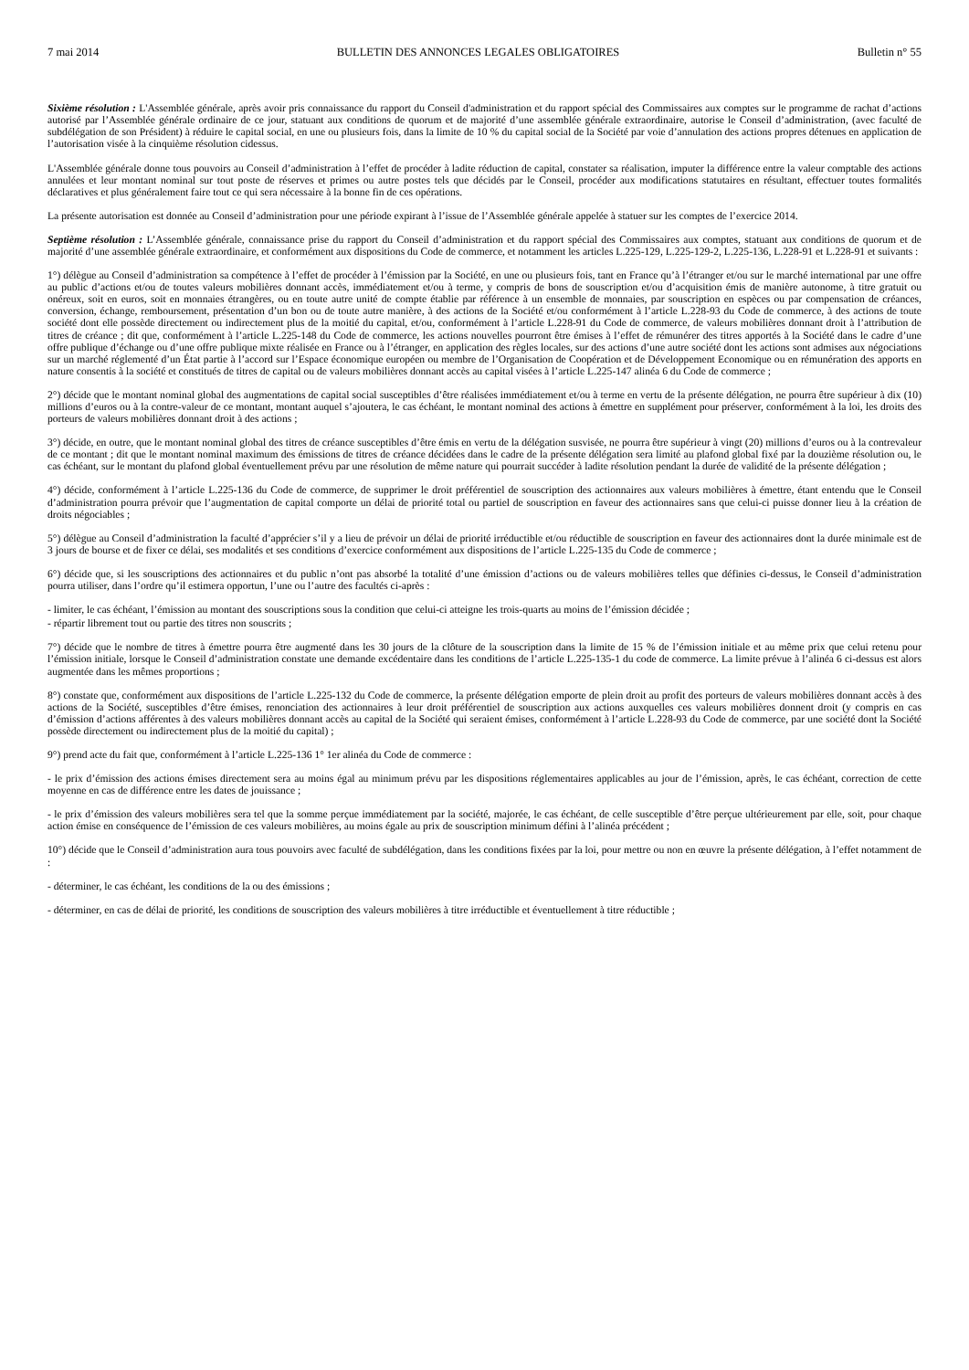7 mai 2014 BULLETIN DES ANNONCES LEGALES OBLIGATOIRES Bulletin n° 55
Sixième résolution : L'Assemblée générale, après avoir pris connaissance du rapport du Conseil d'administration et du rapport spécial des Commissaires aux comptes sur le programme de rachat d’actions autorisé par l’Assemblée générale ordinaire de ce jour, statuant aux conditions de quorum et de majorité d’une assemblée générale extraordinaire, autorise le Conseil d’administration, (avec faculté de subdélégation de son Président) à réduire le capital social, en une ou plusieurs fois, dans la limite de 10 % du capital social de la Société par voie d’annulation des actions propres détenues en application de l’autorisation visée à la cinquième résolution cidessus.
L'Assemblée générale donne tous pouvoirs au Conseil d’administration à l’effet de procéder à ladite réduction de capital, constater sa réalisation, imputer la différence entre la valeur comptable des actions annulées et leur montant nominal sur tout poste de réserves et primes ou autre postes tels que décidés par le Conseil, procéder aux modifications statutaires en résultant, effectuer toutes formalités déclaratives et plus généralement faire tout ce qui sera nécessaire à la bonne fin de ces opérations.
La présente autorisation est donnée au Conseil d’administration pour une période expirant à l’issue de l’Assemblée générale appelée à statuer sur les comptes de l’exercice 2014.
Septième résolution : L’Assemblée générale, connaissance prise du rapport du Conseil d’administration et du rapport spécial des Commissaires aux comptes, statuant aux conditions de quorum et de majorité d’une assemblée générale extraordinaire, et conformément aux dispositions du Code de commerce, et notamment les articles L.225-129, L.225-129-2, L.225-136, L.228-91 et L.228-91 et suivants :
1°) délègue au Conseil d’administration sa compétence à l’effet de procéder à l’émission par la Société, en une ou plusieurs fois, tant en France qu’à l’étranger et/ou sur le marché international par une offre au public d’actions et/ou de toutes valeurs mobilières donnant accès, immédiatement et/ou à terme, y compris de bons de souscription et/ou d’acquisition émis de manière autonome, à titre gratuit ou onéreux, soit en euros, soit en monnaies étrangères, ou en toute autre unité de compte établie par référence à un ensemble de monnaies, par souscription en espèces ou par compensation de créances, conversion, échange, remboursement, présentation d’un bon ou de toute autre manière, à des actions de la Société et/ou conformément à l’article L.228-93 du Code de commerce, à des actions de toute société dont elle possède directement ou indirectement plus de la moitié du capital, et/ou, conformément à l’article L.228-91 du Code de commerce, de valeurs mobilières donnant droit à l’attribution de titres de créance ; dit que, conformément à l’article L.225-148 du Code de commerce, les actions nouvelles pourront être émises à l’effet de rémunérer des titres apportés à la Société dans le cadre d’une offre publique d’échange ou d’une offre publique mixte réalisée en France ou à l’étranger, en application des règles locales, sur des actions d’une autre société dont les actions sont admises aux négociations sur un marché réglementé d’un État partie à l’accord sur l’Espace économique européen ou membre de l’Organisation de Coopération et de Développement Economique ou en rémunération des apports en nature consentis à la société et constitués de titres de capital ou de valeurs mobilières donnant accès au capital visées à l’article L.225-147 alinéa 6 du Code de commerce ;
2°) décide que le montant nominal global des augmentations de capital social susceptibles d’être réalisées immédiatement et/ou à terme en vertu de la présente délégation, ne pourra être supérieur à dix (10) millions d’euros ou à la contre-valeur de ce montant, montant auquel s’ajoutera, le cas échéant, le montant nominal des actions à émettre en supplément pour préserver, conformément à la loi, les droits des porteurs de valeurs mobilières donnant droit à des actions ;
3°) décide, en outre, que le montant nominal global des titres de créance susceptibles d’être émis en vertu de la délégation susvisée, ne pourra être supérieur à vingt (20) millions d’euros ou à la contrevaleur de ce montant ; dit que le montant nominal maximum des émissions de titres de créance décidées dans le cadre de la présente délégation sera limité au plafond global fixé par la douzième résolution ou, le cas échéant, sur le montant du plafond global éventuellement prévu par une résolution de même nature qui pourrait succéder à ladite résolution pendant la durée de validité de la présente délégation ;
4°) décide, conformément à l’article L.225-136 du Code de commerce, de supprimer le droit préférentiel de souscription des actionnaires aux valeurs mobilières à émettre, étant entendu que le Conseil d’administration pourra prévoir que l’augmentation de capital comporte un délai de priorité total ou partiel de souscription en faveur des actionnaires sans que celui-ci puisse donner lieu à la création de droits négociables ;
5°) délègue au Conseil d’administration la faculté d’apprécier s’il y a lieu de prévoir un délai de priorité irréductible et/ou réductible de souscription en faveur des actionnaires dont la durée minimale est de 3 jours de bourse et de fixer ce délai, ses modalités et ses conditions d’exercice conformément aux dispositions de l’article L.225-135 du Code de commerce ;
6°) décide que, si les souscriptions des actionnaires et du public n’ont pas absorbé la totalité d’une émission d’actions ou de valeurs mobilières telles que définies ci-dessus, le Conseil d’administration pourra utiliser, dans l’ordre qu’il estimera opportun, l’une ou l’autre des facultés ci-après :
- limiter, le cas échéant, l’émission au montant des souscriptions sous la condition que celui-ci atteigne les trois-quarts au moins de l’émission décidée ;
- répartir librement tout ou partie des titres non souscrits ;
7°) décide que le nombre de titres à émettre pourra être augmenté dans les 30 jours de la clôture de la souscription dans la limite de 15 % de l’émission initiale et au même prix que celui retenu pour l’émission initiale, lorsque le Conseil d’administration constate une demande excédentaire dans les conditions de l’article L.225-135-1 du code de commerce. La limite prévue à l’alinéa 6 ci-dessus est alors augmentée dans les mêmes proportions ;
8°) constate que, conformément aux dispositions de l’article L.225-132 du Code de commerce, la présente délégation emporte de plein droit au profit des porteurs de valeurs mobilières donnant accès à des actions de la Société, susceptibles d’être émises, renonciation des actionnaires à leur droit préférentiel de souscription aux actions auxquelles ces valeurs mobilières donnent droit (y compris en cas d’émission d’actions afférentes à des valeurs mobilières donnant accès au capital de la Société qui seraient émises, conformément à l’article L.228-93 du Code de commerce, par une société dont la Société possède directement ou indirectement plus de la moitié du capital) ;
9°) prend acte du fait que, conformément à l’article L.225-136 1° 1er alinéa du Code de commerce :
- le prix d’émission des actions émises directement sera au moins égal au minimum prévu par les dispositions réglementaires applicables au jour de l’émission, après, le cas échéant, correction de cette moyenne en cas de différence entre les dates de jouissance ;
- le prix d’émission des valeurs mobilières sera tel que la somme perçue immédiatement par la société, majorée, le cas échéant, de celle susceptible d’être perçue ultérieurement par elle, soit, pour chaque action émise en conséquence de l’émission de ces valeurs mobilières, au moins égale au prix de souscription minimum défini à l’alinéa précédent ;
10°) décide que le Conseil d’administration aura tous pouvoirs avec faculté de subdélégation, dans les conditions fixées par la loi, pour mettre ou non en œuvre la présente délégation, à l’effet notamment de :
- déterminer, le cas échéant, les conditions de la ou des émissions ;
- déterminer, en cas de délai de priorité, les conditions de souscription des valeurs mobilières à titre irréductible et éventuellement à titre réductible ;